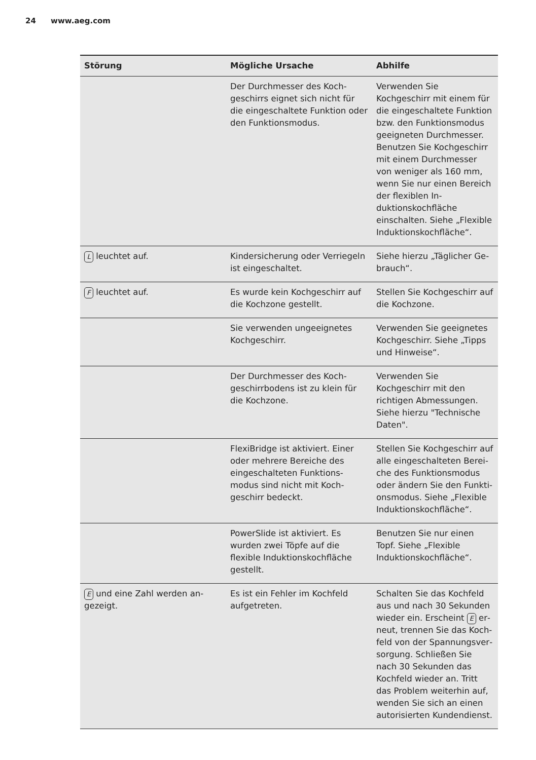24 www.aeg.com
| Störung | Mögliche Ursache | Abhilfe |
| --- | --- | --- |
| | Der Durchmesser des Koch­geschirrs eignet sich nicht für die eingeschaltete Funk­tion oder den Funktionsmo­dus. | Verwenden Sie Kochgeschirr mit einem für die einge­schaltete Funktion bzw. den Funktionsmodus geeigneten Durchmesser. Benutzen Sie Kochgeschirr mit einem Durchmesser von weniger als 160 mm, wenn Sie nur ei­nen Bereich der flexiblen In­duktionskochfläche einschal­ten. Siehe „Flexible Indukti­onskochfläche“. |
| L leuchtet auf. | Kindersicherung oder Verrie­geln ist eingeschaltet. | Siehe hierzu „Täglicher Ge­brauch“. |
| F leuchtet auf. | Es wurde kein Kochgeschirr auf die Kochzone gestellt. | Stellen Sie Kochgeschirr auf die Kochzone. |
| | Sie verwenden ungeeigne­tes Kochgeschirr. | Verwenden Sie geeignetes Kochgeschirr. Siehe „Tipps und Hinweise“. |
| | Der Durchmesser des Koch­geschirrbodens ist zu klein für die Kochzone. | Verwenden Sie Kochgeschirr mit den richtigen Abmessun­gen. Siehe hierzu "Techni­sche Daten". |
| | FlexiBridge ist aktiviert. Einer oder mehrere Bereiche des eingeschalteten Funktions­modus sind nicht mit Koch­geschirr bedeckt. | Stellen Sie Kochgeschirr auf alle eingeschalteten Berei­che des Funktionsmodus oder ändern Sie den Funkti­onsmodus. Siehe „Flexible Induktionskochfläche“. |
| | PowerSlide ist aktiviert. Es wurden zwei Töpfe auf die flexible Induktionskochfläche gestellt. | Benutzen Sie nur einen Topf. Siehe „Flexible Induktions­kochfläche“. |
| E und eine Zahl werden an­gezeigt. | Es ist ein Fehler im Kochfeld aufgetreten. | Schalten Sie das Kochfeld aus und nach 30 Sekunden wieder ein. Erscheint E er­neut, trennen Sie das Koch­feld von der Spannungsver­sorgung. Schließen Sie nach 30 Sekunden das Kochfeld wieder an. Tritt das Problem weiterhin auf, wenden Sie sich an einen autorisierten Kundendienst. |